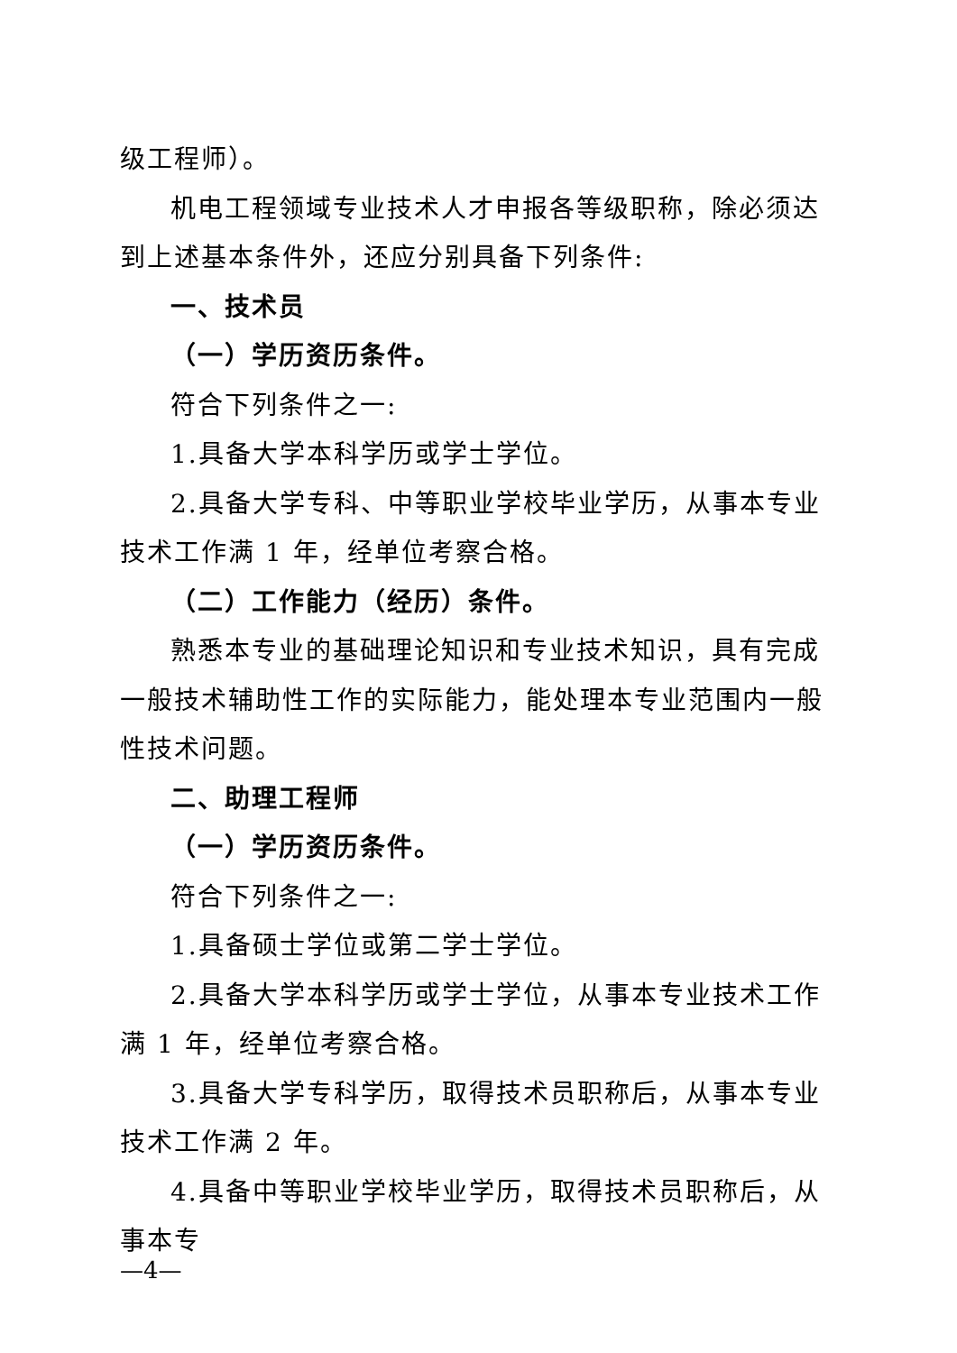级工程师）。
机电工程领域专业技术人才申报各等级职称，除必须达到上述基本条件外，还应分别具备下列条件:
一、技术员
（一）学历资历条件。
符合下列条件之一:
1.具备大学本科学历或学士学位。
2.具备大学专科、中等职业学校毕业学历，从事本专业技术工作满 1 年，经单位考察合格。
（二）工作能力（经历）条件。
熟悉本专业的基础理论知识和专业技术知识，具有完成一般技术辅助性工作的实际能力，能处理本专业范围内一般性技术问题。
二、助理工程师
（一）学历资历条件。
符合下列条件之一:
1.具备硕士学位或第二学士学位。
2.具备大学本科学历或学士学位，从事本专业技术工作满 1 年，经单位考察合格。
3.具备大学专科学历，取得技术员职称后，从事本专业技术工作满 2 年。
4.具备中等职业学校毕业学历，取得技术员职称后，从事本专
—4—